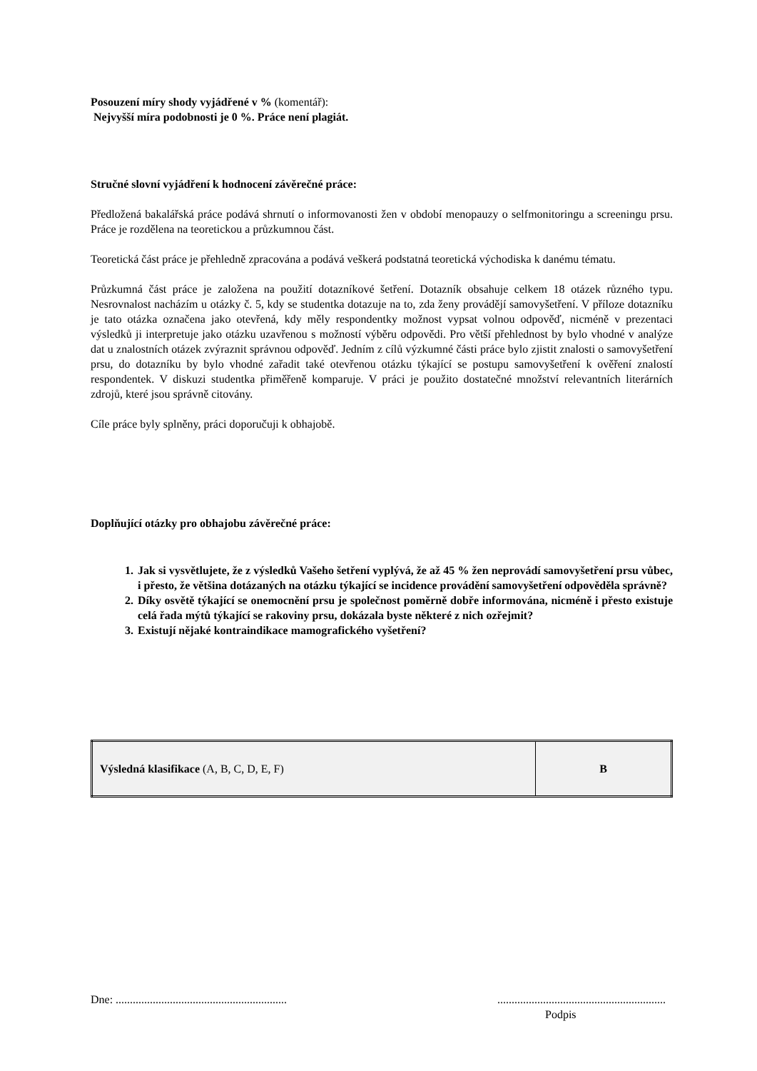Posouzení míry shody vyjádřené v % (komentář):
Nejvyšší míra podobnosti je 0 %. Práce není plagiát.
Stručné slovní vyjádření k hodnocení závěrečné práce:
Předložená bakalářská práce podává shrnutí o informovanosti žen v období menopauzy o selfmonitoringu a screeningu prsu. Práce je rozdělena na teoretickou a průzkumnou část.
Teoretická část práce je přehledně zpracována a podává veškerá podstatná teoretická východiska k danému tématu.
Průzkumná část práce je založena na použití dotazníkové šetření. Dotazník obsahuje celkem 18 otázek různého typu. Nesrovnalost nacházím u otázky č. 5, kdy se studentka dotazuje na to, zda ženy provádějí samovyšetření. V příloze dotazníku je tato otázka označena jako otevřená, kdy měly respondentky možnost vypsat volnou odpověď, nicméně v prezentaci výsledků ji interpretuje jako otázku uzavřenou s možností výběru odpovědi. Pro větší přehlednost by bylo vhodné v analýze dat u znalostních otázek zvýraznit správnou odpověď. Jedním z cílů výzkumné části práce bylo zjistit znalosti o samovyšetření prsu, do dotazníku by bylo vhodné zařadit také otevřenou otázku týkající se postupu samovyšetření k ověření znalostí respondentek. V diskuzi studentka přiměřeně komparuje. V práci je použito dostatečné množství relevantních literárních zdrojů, které jsou správně citovány.
Cíle práce byly splněny, práci doporučuji k obhajobě.
Doplňující otázky pro obhajobu závěrečné práce:
1. Jak si vysvětlujete, že z výsledků Vašeho šetření vyplývá, že až 45 % žen neprovádí samovyšetření prsu vůbec, i přesto, že většina dotázaných na otázku týkající se incidence provádění samovyšetření odpověděla správně?
2. Díky osvětě týkající se onemocnění prsu je společnost poměrně dobře informována, nicméně i přesto existuje celá řada mýtů týkající se rakoviny prsu, dokázala byste některé z nich ozřejmit?
3. Existují nějaké kontraindikace mamografického vyšetření?
| Výsledná klasifikace (A, B, C, D, E, F) | B |
Dne: .......................................................................................................................
Podpis